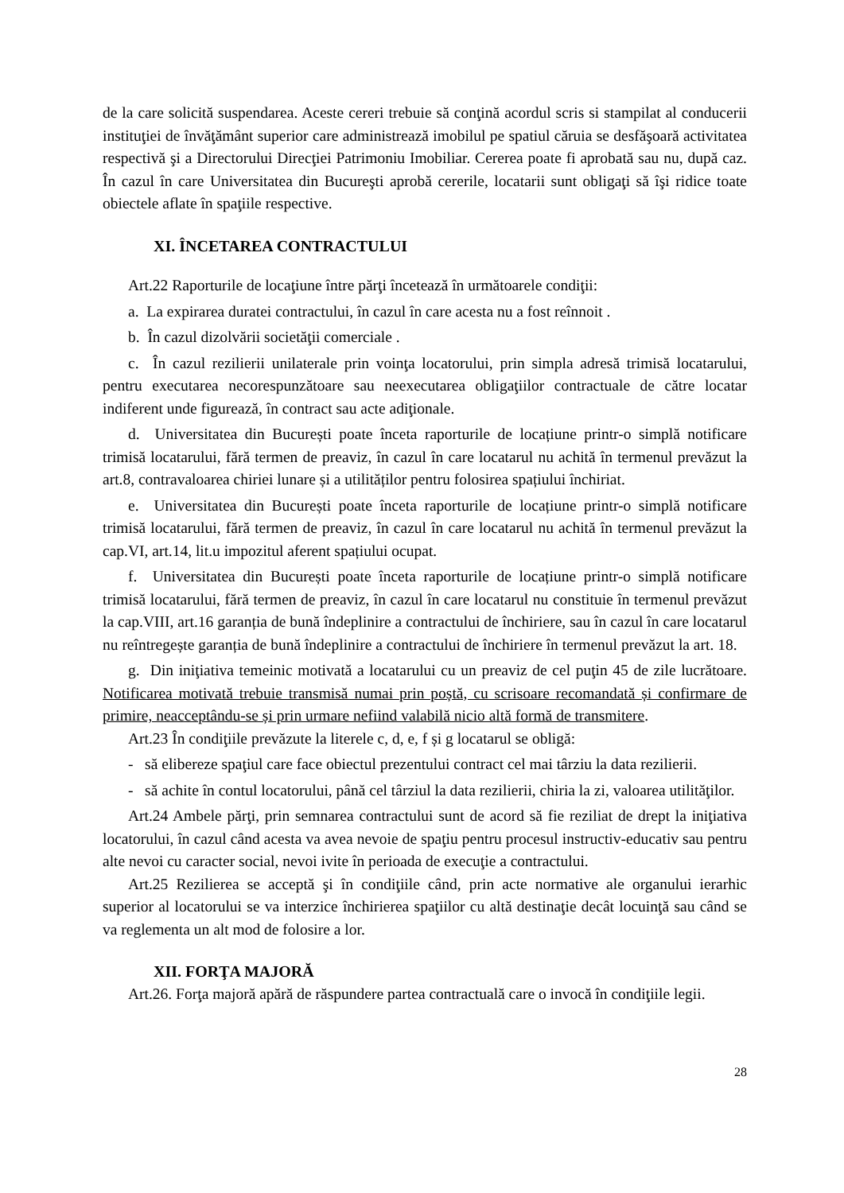de la care solicită suspendarea. Aceste cereri trebuie să conţină acordul scris si stampilat al conducerii instituţiei de învăţământ superior care administrează imobilul pe spatiul căruia se desfăşoară activitatea respectivă şi a Directorului Direcţiei Patrimoniu Imobiliar. Cererea poate fi aprobată sau nu, după caz. În cazul în care Universitatea din Bucureşti aprobă cererile, locatarii sunt obligaţi să îşi ridice toate obiectele aflate în spaţiile respective.
XI. ÎNCETAREA CONTRACTULUI
Art.22 Raporturile de locaţiune între părţi încetează în următoarele condiţii:
a. La expirarea duratei contractului, în cazul în care acesta nu a fost reînnoit .
b. În cazul dizolvării societăţii comerciale .
c. În cazul rezilierii unilaterale prin voinţa locatorului, prin simpla adresă trimisă locatarului, pentru executarea necorespunzătoare sau neexecutarea obligaţiilor contractuale de către locatar indiferent unde figurează, în contract sau acte adiţionale.
d. Universitatea din București poate înceta raporturile de locațiune printr-o simplă notificare trimisă locatarului, fără termen de preaviz, în cazul în care locatarul nu achită în termenul prevăzut la art.8, contravaloarea chiriei lunare și a utilităților pentru folosirea spațiului închiriat.
e. Universitatea din București poate înceta raporturile de locațiune printr-o simplă notificare trimisă locatarului, fără termen de preaviz, în cazul în care locatarul nu achită în termenul prevăzut la cap.VI, art.14, lit.u impozitul aferent spațiului ocupat.
f. Universitatea din București poate înceta raporturile de locațiune printr-o simplă notificare trimisă locatarului, fără termen de preaviz, în cazul în care locatarul nu constituie în termenul prevăzut la cap.VIII, art.16 garanția de bună îndeplinire a contractului de închiriere, sau în cazul în care locatarul nu reîntregește garanția de bună îndeplinire a contractului de închiriere în termenul prevăzut la art. 18.
g. Din iniţiativa temeinic motivată a locatarului cu un preaviz de cel puţin 45 de zile lucrătoare. Notificarea motivată trebuie transmisă numai prin poștă, cu scrisoare recomandată și confirmare de primire, neacceptându-se și prin urmare nefiind valabilă nicio altă formă de transmitere.
Art.23 În condiţiile prevăzute la literele c, d, e, f și g locatarul se obligă:
- să elibereze spaţiul care face obiectul prezentului contract cel mai târziu la data rezilierii.
- să achite în contul locatorului, până cel târziul la data rezilierii, chiria la zi, valoarea utilităţilor.
Art.24 Ambele părţi, prin semnarea contractului sunt de acord să fie reziliat de drept la iniţiativa locatorului, în cazul când acesta va avea nevoie de spaţiu pentru procesul instructiv-educativ sau pentru alte nevoi cu caracter social, nevoi ivite în perioada de execuţie a contractului.
Art.25 Rezilierea se acceptă şi în condiţiile când, prin acte normative ale organului ierarhic superior al locatorului se va interzice închirierea spaţiilor cu altă destinaţie decât locuinţă sau când se va reglementa un alt mod de folosire a lor.
XII. FORŢA MAJORĂ
Art.26. Forţa majoră apără de răspundere partea contractuală care o invocă în condiţiile legii.
28